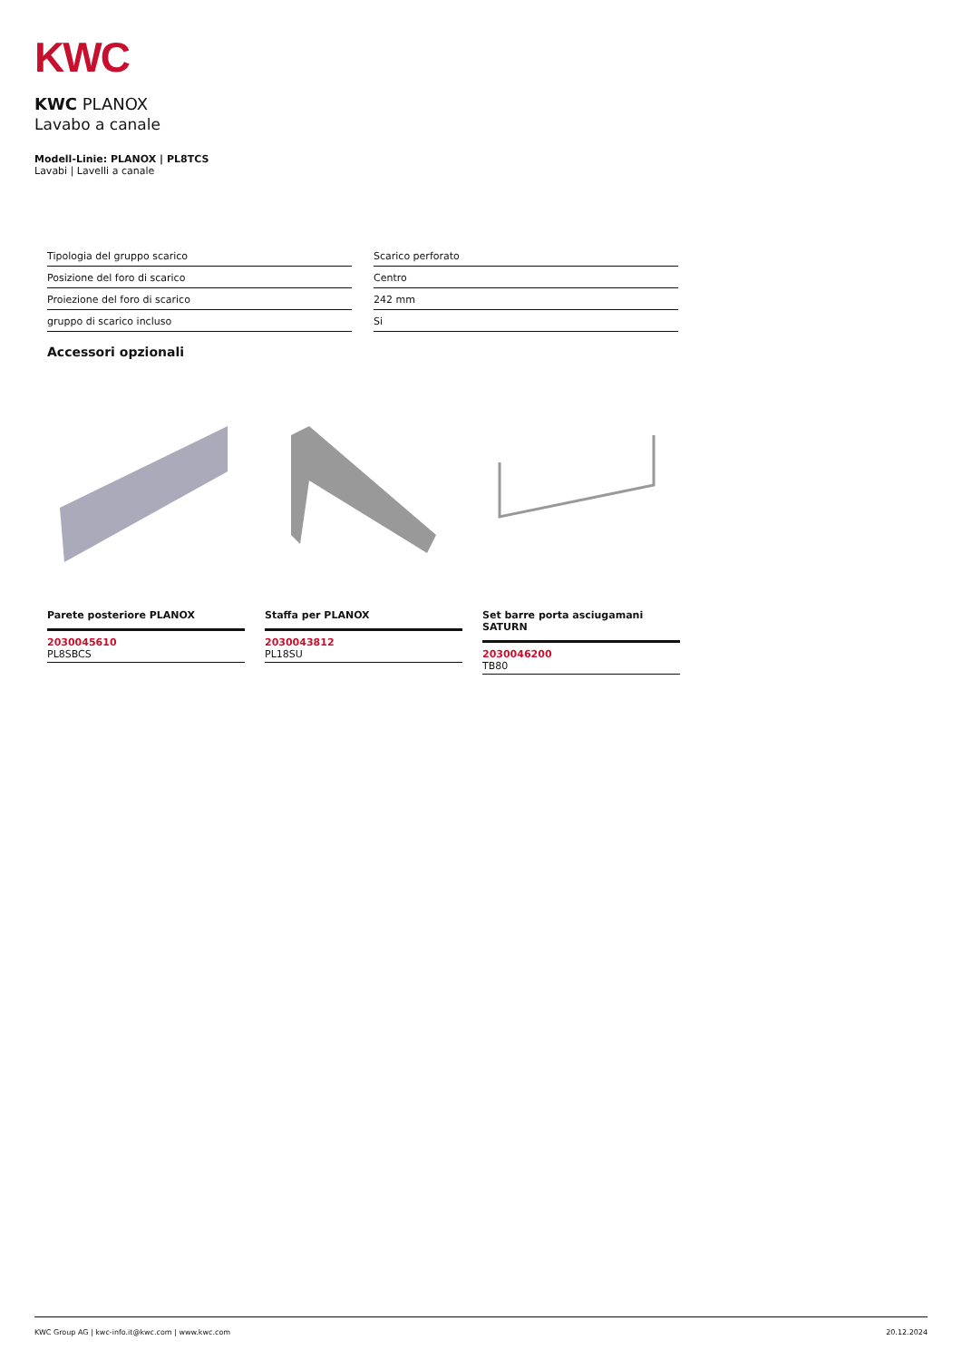KWC
KWC PLANOX
Lavabo a canale
Modell-Linie: PLANOX | PL8TCS
Lavabi | Lavelli a canale
| Tipologia del gruppo scarico | Scarico perforato |
| Posizione del foro di scarico | Centro |
| Proiezione del foro di scarico | 242 mm |
| gruppo di scarico incluso | Si |
Accessori opzionali
Parete posteriore PLANOX
2030045610
PL8SBCS
Staffa per PLANOX
2030043812
PL18SU
Set barre porta asciugamani SATURN
2030046200
TB80
KWC Group AG | kwc-info.it@kwc.com | www.kwc.com 20.12.2024